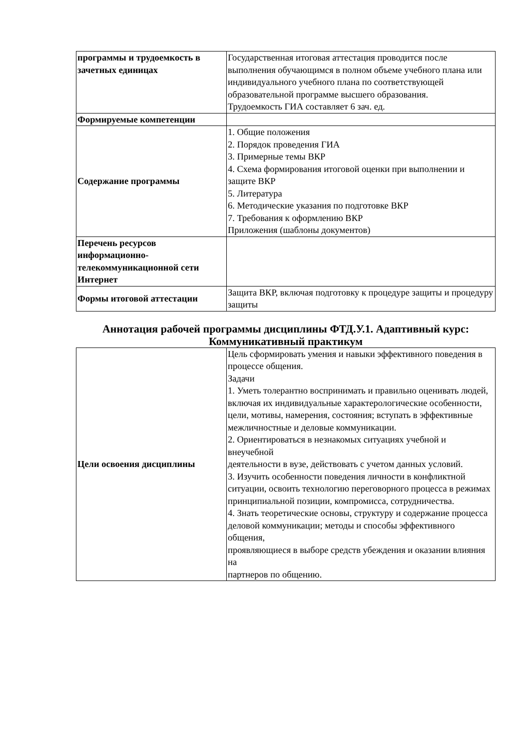| программы и трудоемкость в зачетных единицах | Государственная итоговая аттестация проводится после выполнения обучающимся в полном объеме учебного плана или индивидуального учебного плана по соответствующей образовательной программе высшего образования. Трудоемкость ГИА составляет 6 зач. ед. |
| Формируемые компетенции | |
| Содержание программы | 1. Общие положения 2. Порядок проведения ГИА 3. Примерные темы ВКР 4. Схема формирования итоговой оценки при выполнении и защите ВКР 5. Литература 6. Методические указания по подготовке ВКР 7. Требования к оформлению ВКР Приложения (шаблоны документов) |
| Перечень ресурсов информационно-телекоммуникационной сети Интернет | |
| Формы итоговой аттестации | Защита ВКР, включая подготовку к процедуре защиты и процедуру защиты |
Аннотация рабочей программы дисциплины ФТД.У.1. Адаптивный курс: Коммуникативный практикум
| Цели освоения дисциплины | Цель сформировать умения и навыки эффективного поведения в процессе общения. Задачи 1. Уметь толерантно воспринимать и правильно оценивать людей, включая их индивидуальные характерологические особенности, цели, мотивы, намерения, состояния; вступать в эффективные межличностные и деловые коммуникации. 2. Ориентироваться в незнакомых ситуациях учебной и внеучебной деятельности в вузе, действовать с учетом данных условий. 3. Изучить особенности поведения личности в конфликтной ситуации, освоить технологию переговорного процесса в режимах принципиальной позиции, компромисса, сотрудничества. 4. Знать теоретические основы, структуру и содержание процесса деловой коммуникации; методы и способы эффективного общения, проявляющиеся в выборе средств убеждения и оказании влияния на партнеров по общению. |